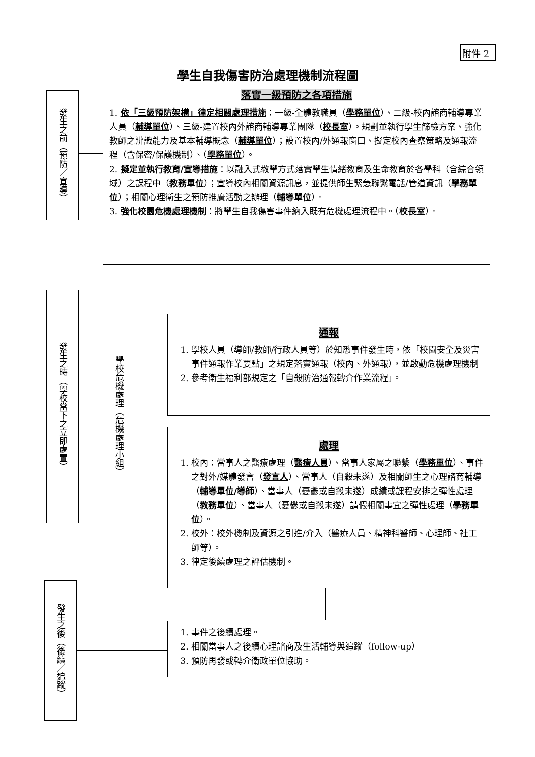附件 2
學生自我傷害防治處理機制流程圖
發生之前（預防／宣導）
落實一級預防之各項措施
1. 依「三級預防架構」律定相關處理措施：一級-全體教職員（學務單位）、二級-校內諮商輔導專業人員（輔導單位）、三級-建置校內外諮商輔導專業團隊（校長室）。規劃並執行學生篩檢方案、強化教師之辨識能力及基本輔導概念（輔導單位）；設置校內/外通報窗口、擬定校內查察策略及通報流程（含保密/保護機制）、（學務單位）。
2. 擬定並執行教育/宣導措施：以融入式教學方式落實學生情緒教育及生命教育於各學科（含綜合領域）之課程中（教務單位）；宣導校內相關資源訊息，並提供師生緊急聯繫電話/管道資訊（學務單位）；相關心理衛生之預防推廣活動之辦理（輔導單位）。
3. 強化校園危機處理機制：將學生自我傷害事件納入既有危機處理流程中。（校長室）。
發生之時（學校當下之立即處置）
學校危機處理（危機處理小組）
通報
1. 學校人員（導師/教師/行政人員等）於知悉事件發生時，依「校園安全及災害事件通報作業要點」之規定落實通報（校內、外通報），並啟動危機處理機制
2. 參考衛生福利部規定之「自殺防治通報轉介作業流程」。
處理
1. 校內：當事人之醫療處理（醫療人員）、當事人家屬之聯繫（學務單位）、事件之對外/媒體發言（發言人）、當事人（自殺未遂）及相關師生之心理諮商輔導（輔導單位/導師）、當事人（憂鬱或自殺未遂）成績或課程安排之彈性處理（教務單位）、當事人（憂鬱或自殺未遂）請假相關事宜之彈性處理（學務單位）。
2. 校外：校外機制及資源之引進/介入（醫療人員、精神科醫師、心理師、社工師等）。
3. 律定後續處理之評估機制。
發生之後（後續／追蹤）
1. 事件之後續處理。
2. 相關當事人之後續心理諮商及生活輔導與追蹤（follow-up）
3. 預防再發或轉介衛政單位協助。